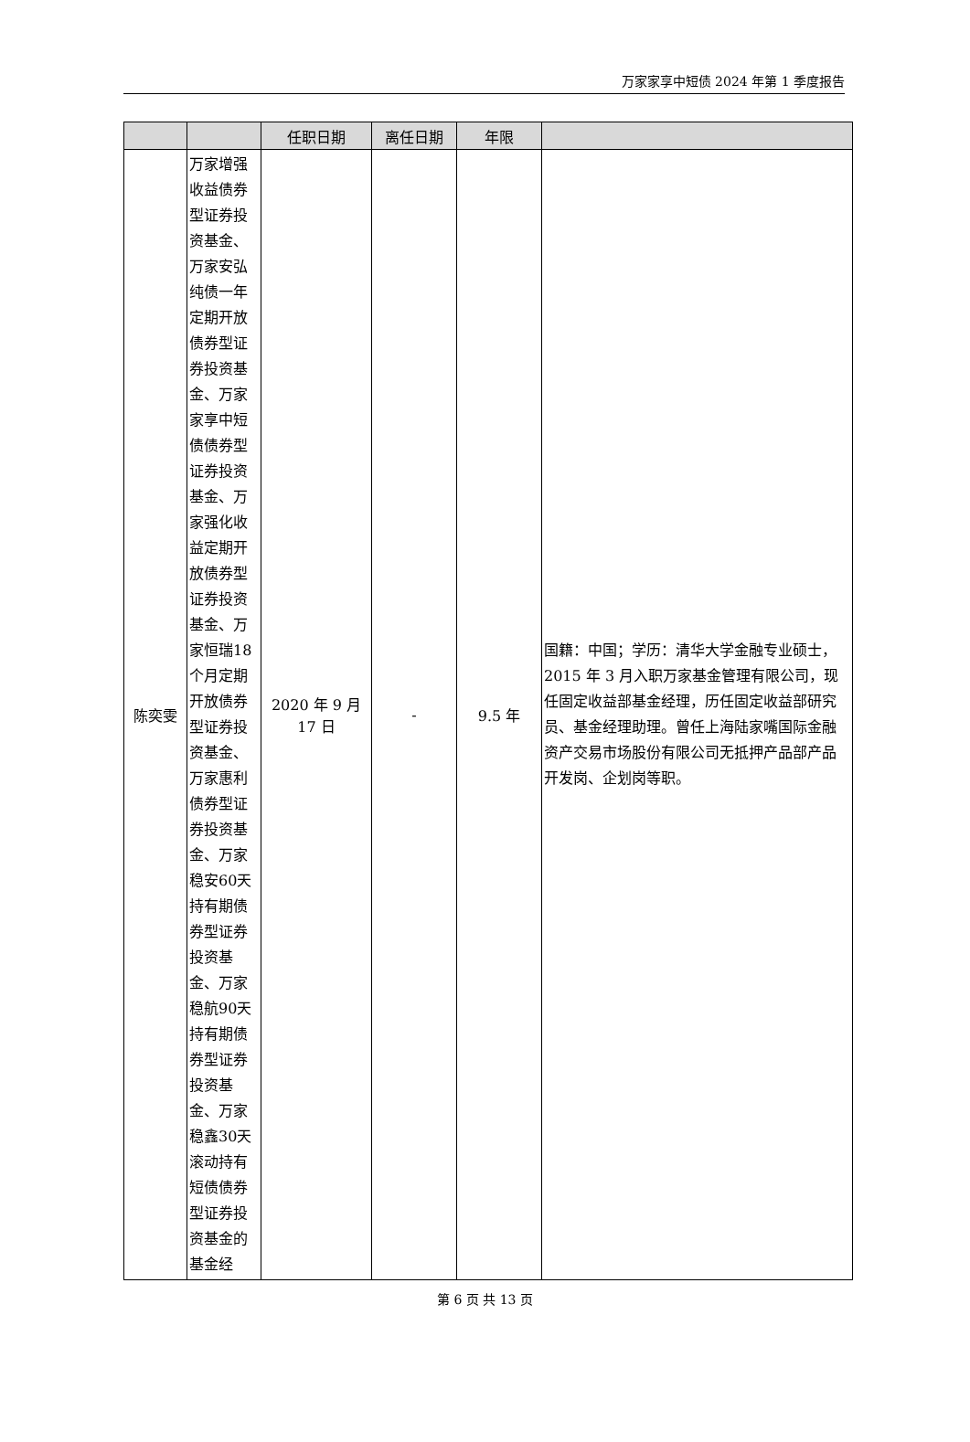万家家享中短债 2024 年第 1 季度报告
| | | 任职日期 | 离任日期 | 年限 | |
| --- | --- | --- | --- | --- | --- |
| 陈奕雯 | 万家增强收益债券型证券投资基金、万家安弘纯债一年定期开放债券型证券投资基金、万家家享中短债债券型证券投资基金、万家强化收益定期开放债券型证券投资基金、万家恒瑞18个月定期开放债券型证券投资基金、万家惠利债券型证券投资基金、万家稳安60天持有期债券型证券投资基金、万家稳航90天持有期债券型证券投资基金、万家稳鑫30天滚动持有短债债券型证券投资基金的基金经 | 2020 年 9 月 17 日 | - | 9.5 年 | 国籍：中国；学历：清华大学金融专业硕士，2015 年 3 月入职万家基金管理有限公司，现任固定收益部基金经理，历任固定收益部研究员、基金经理助理。曾任上海陆家嘴国际金融资产交易市场股份有限公司无抵押产品部产品开发岗、企划岗等职。 |
第 6 页 共 13 页